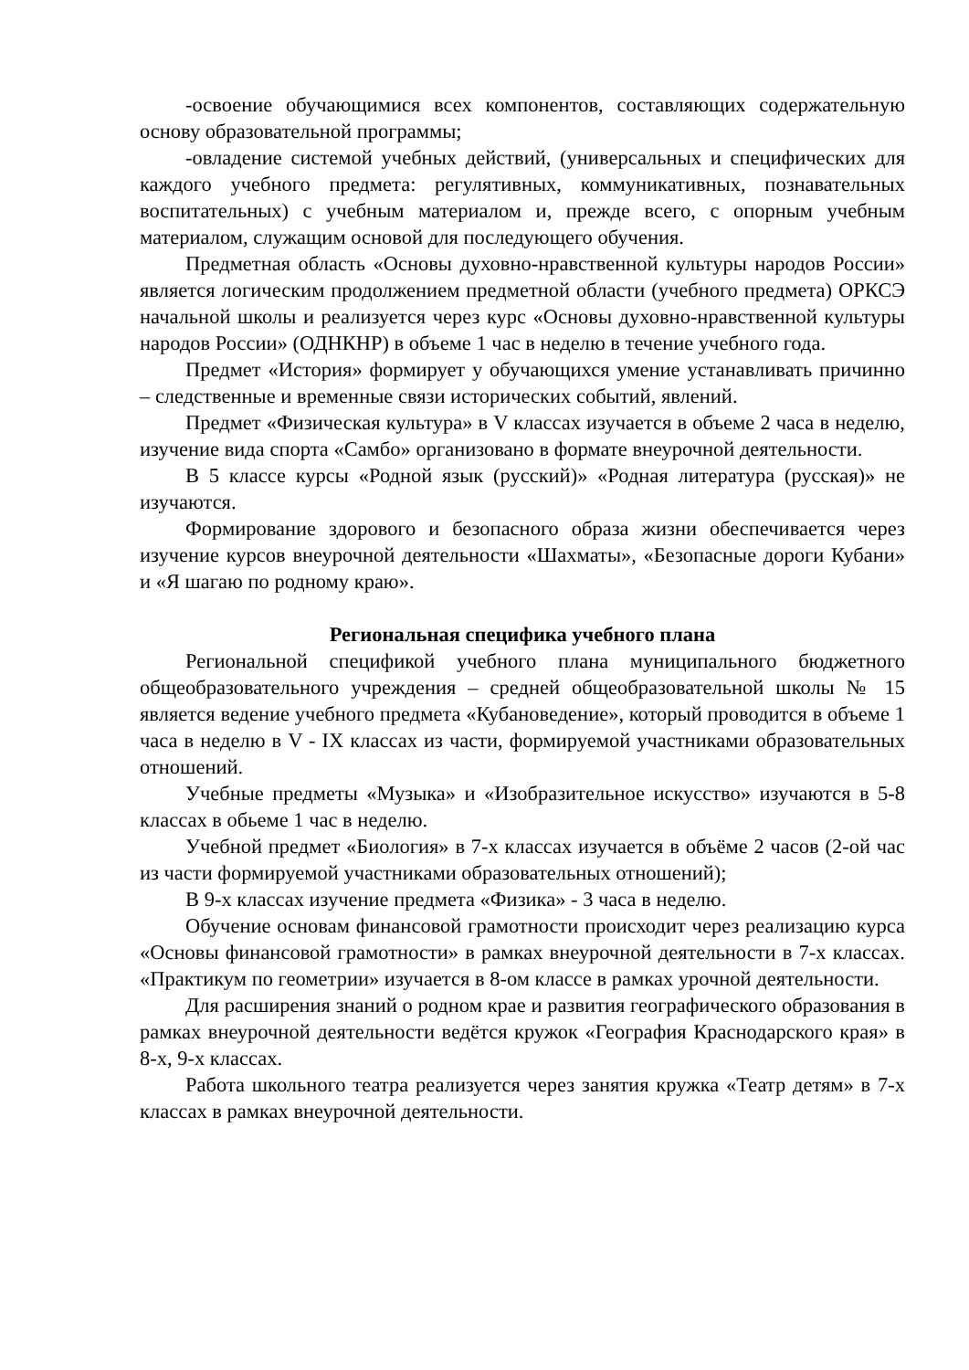-освоение обучающимися всех компонентов, составляющих содержательную основу образовательной программы;
-овладение системой учебных действий, (универсальных и специфических для каждого учебного предмета: регулятивных, коммуникативных, познавательных воспитательных) с учебным материалом и, прежде всего, с опорным учебным материалом, служащим основой для последующего обучения.
Предметная область «Основы духовно-нравственной культуры народов России» является логическим продолжением предметной области (учебного предмета) ОРКСЭ начальной школы и реализуется через курс «Основы духовно-нравственной культуры народов России» (ОДНКНР) в объеме 1 час в неделю в течение учебного года.
Предмет «История» формирует у обучающихся умение устанавливать причинно – следственные и временные связи исторических событий, явлений.
Предмет «Физическая культура» в V классах изучается в объеме 2 часа в неделю, изучение вида спорта «Самбо» организовано в формате внеурочной деятельности.
В 5 классе курсы «Родной язык (русский)» «Родная литература (русская)» не изучаются.
Формирование здорового и безопасного образа жизни обеспечивается через изучение курсов внеурочной деятельности «Шахматы», «Безопасные дороги Кубани» и «Я шагаю по родному краю».
Региональная специфика учебного плана
Региональной спецификой учебного плана муниципального бюджетного общеобразовательного учреждения – средней общеобразовательной школы № 15 является ведение учебного предмета «Кубановедение», который проводится в объеме 1 часа в неделю в V - IX классах из части, формируемой участниками образовательных отношений.
Учебные предметы «Музыка» и «Изобразительное искусство» изучаются в 5-8 классах в обьеме 1 час в неделю.
Учебной предмет «Биология» в 7-х классах изучается в объёме 2 часов (2-ой час из части формируемой участниками образовательных отношений);
В 9-х классах изучение предмета «Физика» - 3 часа в неделю.
Обучение основам финансовой грамотности происходит через реализацию курса «Основы финансовой грамотности» в рамках внеурочной деятельности в 7-х классах. «Практикум по геометрии» изучается в 8-ом классе в рамках урочной деятельности.
Для расширения знаний о родном крае и развития географического образования в рамках внеурочной деятельности ведётся кружок «География Краснодарского края» в 8-х, 9-х классах.
Работа школьного театра реализуется через занятия кружка «Театр детям» в 7-х классах в рамках внеурочной деятельности.